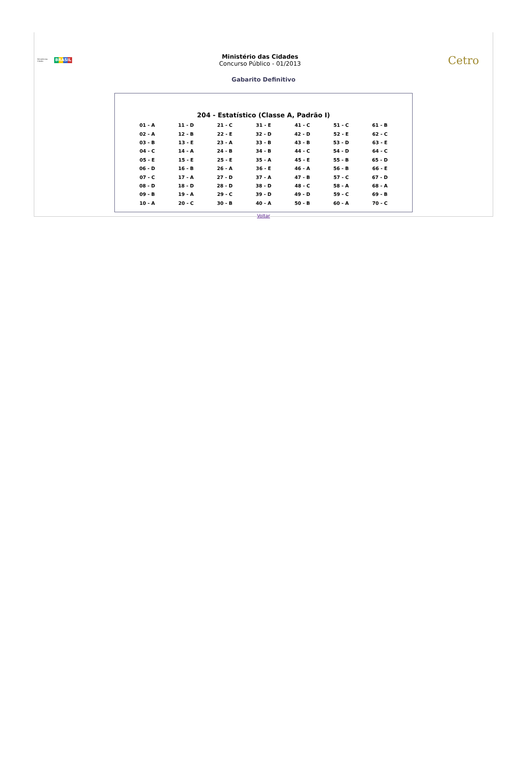Ministério das Cidades BRASIL
Ministério das Cidades
Concurso Público - 01/2013
Cetro
Gabarito Definitivo
204 - Estatístico (Classe A, Padrão I)
| 01 - A | 11 - D | 21 - C | 31 - E | 41 - C | 51 - C | 61 - B |
| 02 - A | 12 - B | 22 - E | 32 - D | 42 - D | 52 - E | 62 - C |
| 03 - B | 13 - E | 23 - A | 33 - B | 43 - B | 53 - D | 63 - E |
| 04 - C | 14 - A | 24 - B | 34 - B | 44 - C | 54 - D | 64 - C |
| 05 - E | 15 - E | 25 - E | 35 - A | 45 - E | 55 - B | 65 - D |
| 06 - D | 16 - B | 26 - A | 36 - E | 46 - A | 56 - B | 66 - E |
| 07 - C | 17 - A | 27 - D | 37 - A | 47 - B | 57 - C | 67 - D |
| 08 - D | 18 - D | 28 - D | 38 - D | 48 - C | 58 - A | 68 - A |
| 09 - B | 19 - A | 29 - C | 39 - D | 49 - D | 59 - C | 69 - B |
| 10 - A | 20 - C | 30 - B | 40 - A | 50 - B | 60 - A | 70 - C |
Voltar